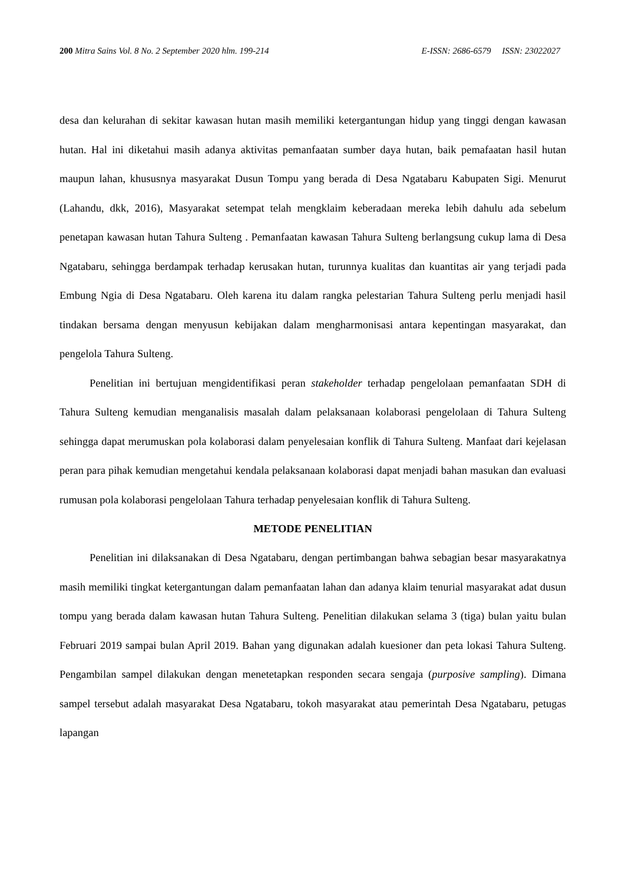200 Mitra Sains Vol. 8 No. 2 September 2020 hlm. 199-214 E-ISSN: 2686-6579 ISSN: 23022027
desa dan kelurahan di sekitar kawasan hutan masih memiliki ketergantungan hidup yang tinggi dengan kawasan hutan. Hal ini diketahui masih adanya aktivitas pemanfaatan sumber daya hutan, baik pemafaatan hasil hutan maupun lahan, khususnya masyarakat Dusun Tompu yang berada di Desa Ngatabaru Kabupaten Sigi. Menurut (Lahandu, dkk, 2016), Masyarakat setempat telah mengklaim keberadaan mereka lebih dahulu ada sebelum penetapan kawasan hutan Tahura Sulteng . Pemanfaatan kawasan Tahura Sulteng berlangsung cukup lama di Desa Ngatabaru, sehingga berdampak terhadap kerusakan hutan, turunnya kualitas dan kuantitas air yang terjadi pada Embung Ngia di Desa Ngatabaru. Oleh karena itu dalam rangka pelestarian Tahura Sulteng perlu menjadi hasil tindakan bersama dengan menyusun kebijakan dalam mengharmonisasi antara kepentingan masyarakat, dan pengelola Tahura Sulteng.
Penelitian ini bertujuan mengidentifikasi peran stakeholder terhadap pengelolaan pemanfaatan SDH di Tahura Sulteng kemudian menganalisis masalah dalam pelaksanaan kolaborasi pengelolaan di Tahura Sulteng sehingga dapat merumuskan pola kolaborasi dalam penyelesaian konflik di Tahura Sulteng. Manfaat dari kejelasan peran para pihak kemudian mengetahui kendala pelaksanaan kolaborasi dapat menjadi bahan masukan dan evaluasi rumusan pola kolaborasi pengelolaan Tahura terhadap penyelesaian konflik di Tahura Sulteng.
METODE PENELITIAN
Penelitian ini dilaksanakan di Desa Ngatabaru, dengan pertimbangan bahwa sebagian besar masyarakatnya masih memiliki tingkat ketergantungan dalam pemanfaatan lahan dan adanya klaim tenurial masyarakat adat dusun tompu yang berada dalam kawasan hutan Tahura Sulteng. Penelitian dilakukan selama 3 (tiga) bulan yaitu bulan Februari 2019 sampai bulan April 2019. Bahan yang digunakan adalah kuesioner dan peta lokasi Tahura Sulteng. Pengambilan sampel dilakukan dengan menetetapkan responden secara sengaja (purposive sampling). Dimana sampel tersebut adalah masyarakat Desa Ngatabaru, tokoh masyarakat atau pemerintah Desa Ngatabaru, petugas lapangan